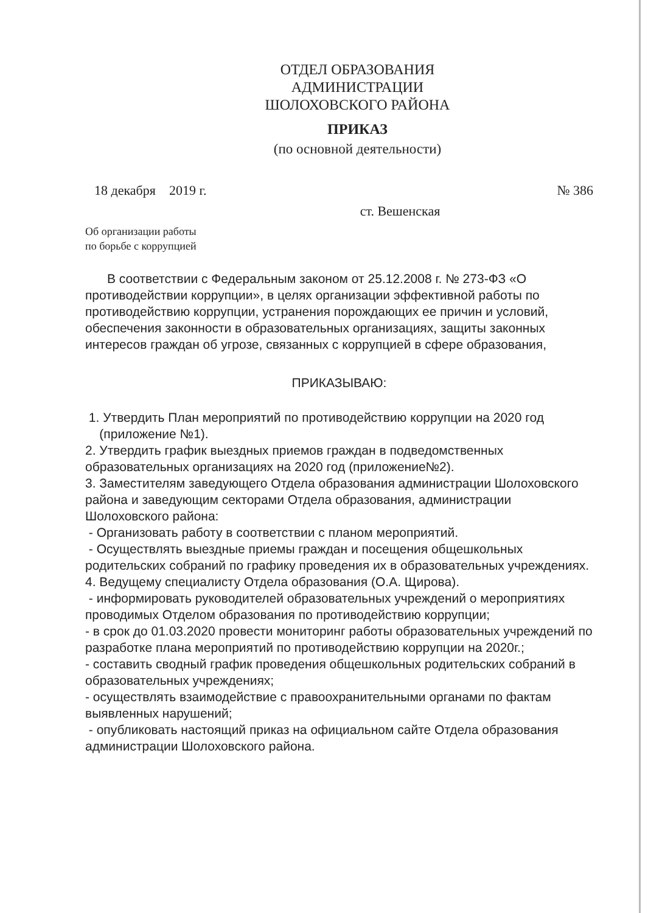ОТДЕЛ ОБРАЗОВАНИЯ
АДМИНИСТРАЦИИ
ШОЛОХОВСКОГО РАЙОНА
ПРИКАЗ
(по основной деятельности)
18 декабря 2019 г. № 386
ст. Вешенская
Об организации работы
по борьбе с коррупцией
В соответствии с Федеральным законом от 25.12.2008 г. № 273-ФЗ «О противодействии коррупции», в целях организации эффективной работы по противодействию коррупции, устранения порождающих ее причин и условий, обеспечения законности в образовательных организациях, защиты законных интересов граждан об угрозе, связанных с коррупцией в сфере образования,
ПРИКАЗЫВАЮ:
1. Утвердить План мероприятий по противодействию коррупции на 2020 год
(приложение №1).
2. Утвердить график выездных приемов граждан в подведомственных образовательных организациях на 2020 год (приложение№2).
3. Заместителям заведующего Отдела образования администрации Шолоховского района и заведующим секторами Отдела образования, администрации Шолоховского района:
- Организовать работу в соответствии с планом мероприятий.
- Осуществлять выездные приемы граждан и посещения общешкольных родительских собраний по графику проведения их в образовательных учреждениях.
4. Ведущему специалисту Отдела образования (О.А. Щирова).
- информировать руководителей образовательных учреждений о мероприятиях проводимых Отделом образования по противодействию коррупции;
- в срок до 01.03.2020 провести мониторинг работы образовательных учреждений по разработке плана мероприятий по противодействию коррупции на 2020г.;
- составить сводный график проведения общешкольных родительских собраний в образовательных учреждениях;
- осуществлять взаимодействие с правоохранительными органами по фактам выявленных нарушений;
- опубликовать настоящий приказ на официальном сайте Отдела образования администрации Шолоховского района.